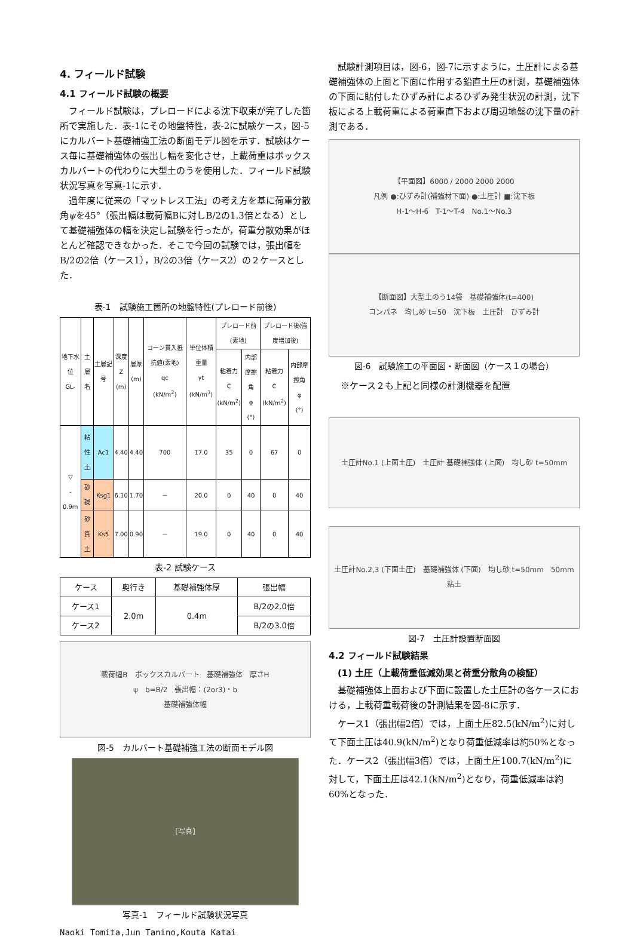4. フィールド試験
4.1 フィールド試験の概要
フィールド試験は，プレロードによる沈下収束が完了した箇所で実施した．表-1にその地盤特性，表-2に試験ケース，図-5にカルバート基礎補強工法の断面モデル図を示す．試験はケース毎に基礎補強体の張出し幅を変化させ，上載荷重はボックスカルバートの代わりに大型土のうを使用した．フィールド試験状況写真を写真-1に示す．
過年度に従来の「マットレス工法」の考え方を基に荷重分散角ψを45°（張出幅は載荷幅Bに対しB/2の1.3倍となる）として基礎補強体の幅を決定し試験を行ったが，荷重分散効果がほとんど確認できなかった．そこで今回の試験では，張出幅をB/2の2倍（ケース1），B/2の3倍（ケース2）の２ケースとした．
表-1　試験施工箇所の地盤特性(プレロード前後)
| 地下水位 GL- | 土層名 | 土層記号 | 深度 Z (m) | 層厚 (m) | コーン貫入抵抗値(素地) qc (kN/m<sup>2</sup>) | 単位体積重量 γt (kN/m<sup>3</sup>) | プレロード前(素地) | | プレロード後(強度増加後) | |
| --- | --- | --- | --- | --- | --- | --- | --- | --- | --- | --- |
| | | | | | | | 粘着力 C (kN/m<sup>2</sup>) | 内部摩擦角 φ (°) | 粘着力 C (kN/m<sup>2</sup>) | 内部摩擦角 φ (°) |
| ▽ - 0.9m | 粘性土 | Ac1 | 4.40 | 4.40 | 700 | 17.0 | 35 | 0 | 67 | 0 |
| | 砂礫 | Ksg1 | 6.10 | 1.70 | － | 20.0 | 0 | 40 | 0 | 40 |
| | 砂質土 | Ks5 | 7.00 | 0.90 | － | 19.0 | 0 | 40 | 0 | 40 |
表-2 試験ケース
| ケース | 奥行き | 基礎補強体厚 | 張出幅 |
| --- | --- | --- | --- |
| ケース1 | 2.0m | 0.4m | B/2の2.0倍 |
| ケース2 | | | B/2の3.0倍 |
載荷幅B　ボックスカルバート　基礎補強体　厚さH
ψ　b=B/2　張出幅：(2or3)・b
基礎補強体幅
図-5　カルバート基礎補強工法の断面モデル図
[写真]
写真-1　フィールド試験状況写真
Naoki Tomita,Jun Tanino,Kouta Katai
試験計測項目は，図-6，図-7に示すように，土圧計による基礎補強体の上面と下面に作用する鉛直土圧の計測，基礎補強体の下面に貼付したひずみ計によるひずみ発生状況の計測，沈下板による上載荷重による荷重直下および周辺地盤の沈下量の計測である．
【平面図】6000 / 2000 2000 2000
凡例 ●:ひずみ計(補強材下面) ●:土圧計 ■:沈下板
H-1〜H-6　T-1〜T-4　No.1〜No.3
【断面図】大型土のう14袋　基礎補強体(t=400)
コンパネ　均し砂 t=50　沈下板　土圧計　ひずみ計
図-6　試験施工の平面図・断面図（ケース１の場合）
※ケース２も上記と同様の計測機器を配置
土圧計No.1 (上面土圧)　土圧計 基礎補強体 (上面)　均し砂 t=50mm
土圧計No.2,3 (下面土圧)　基礎補強体 (下面)　均し砂 t=50mm　50mm　粘土
図-7　土圧計設置断面図
4.2 フィールド試験結果
(1) 土圧（上載荷重低減効果と荷重分散角の検証）
基礎補強体上面および下面に設置した土圧計の各ケースにおける，上載荷重載荷後の計測結果を図-8に示す．
ケース1（張出幅2倍）では，上面土圧82.5(kN/m<sup>2</sup>)に対して下面土圧は40.9(kN/m<sup>2</sup>)となり荷重低減率は約50%となった．ケース2（張出幅3倍）では，上面土圧100.7(kN/m<sup>2</sup>)に対して，下面土圧は42.1(kN/m<sup>2</sup>)となり，荷重低減率は約60%となった．